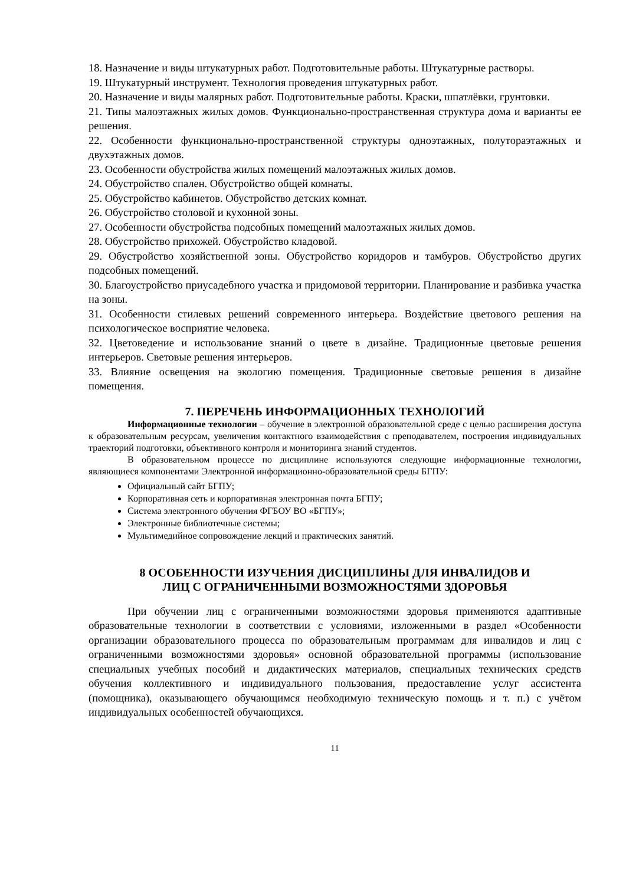18. Назначение и виды штукатурных работ. Подготовительные работы. Штукатурные растворы.
19. Штукатурный инструмент. Технология проведения штукатурных работ.
20. Назначение и виды малярных работ. Подготовительные работы. Краски, шпатлёвки, грунтовки.
21. Типы малоэтажных жилых домов. Функционально-пространственная структура дома и варианты ее решения.
22. Особенности функционально-пространственной структуры одноэтажных, полутораэтажных и двухэтажных домов.
23. Особенности обустройства жилых помещений малоэтажных жилых домов.
24. Обустройство спален. Обустройство общей комнаты.
25. Обустройство кабинетов. Обустройство детских комнат.
26. Обустройство столовой и кухонной зоны.
27. Особенности обустройства подсобных помещений малоэтажных жилых домов.
28. Обустройство прихожей. Обустройство кладовой.
29. Обустройство хозяйственной зоны. Обустройство коридоров и тамбуров. Обустройство других подсобных помещений.
30. Благоустройство приусадебного участка и придомовой территории. Планирование и разбивка участка на зоны.
31. Особенности стилевых решений современного интерьера. Воздействие цветового решения на психологическое восприятие человека.
32. Цветоведение и использование знаний о цвете в дизайне. Традиционные цветовые решения интерьеров. Световые решения интерьеров.
33. Влияние освещения на экологию помещения. Традиционные световые решения в дизайне помещения.
7. ПЕРЕЧЕНЬ ИНФОРМАЦИОННЫХ ТЕХНОЛОГИЙ
Информационные технологии – обучение в электронной образовательной среде с целью расширения доступа к образовательным ресурсам, увеличения контактного взаимодействия с преподавателем, построения индивидуальных траекторий подготовки, объективного контроля и мониторинга знаний студентов.
В образовательном процессе по дисциплине используются следующие информационные технологии, являющиеся компонентами Электронной информационно-образовательной среды БГПУ:
Официальный сайт БГПУ;
Корпоративная сеть и корпоративная электронная почта БГПУ;
Система электронного обучения ФГБОУ ВО «БГПУ»;
Электронные библиотечные системы;
Мультимедийное сопровождение лекций и практических занятий.
8 ОСОБЕННОСТИ ИЗУЧЕНИЯ ДИСЦИПЛИНЫ ДЛЯ ИНВАЛИДОВ И
ЛИЦ С ОГРАНИЧЕННЫМИ ВОЗМОЖНОСТЯМИ ЗДОРОВЬЯ
При обучении лиц с ограниченными возможностями здоровья применяются адаптивные образовательные технологии в соответствии с условиями, изложенными в раздел «Особенности организации образовательного процесса по образовательным программам для инвалидов и лиц с ограниченными возможностями здоровья» основной образовательной программы (использование специальных учебных пособий и дидактических материалов, специальных технических средств обучения коллективного и индивидуального пользования, предоставление услуг ассистента (помощника), оказывающего обучающимся необходимую техническую помощь и т. п.) с учётом индивидуальных особенностей обучающихся.
11